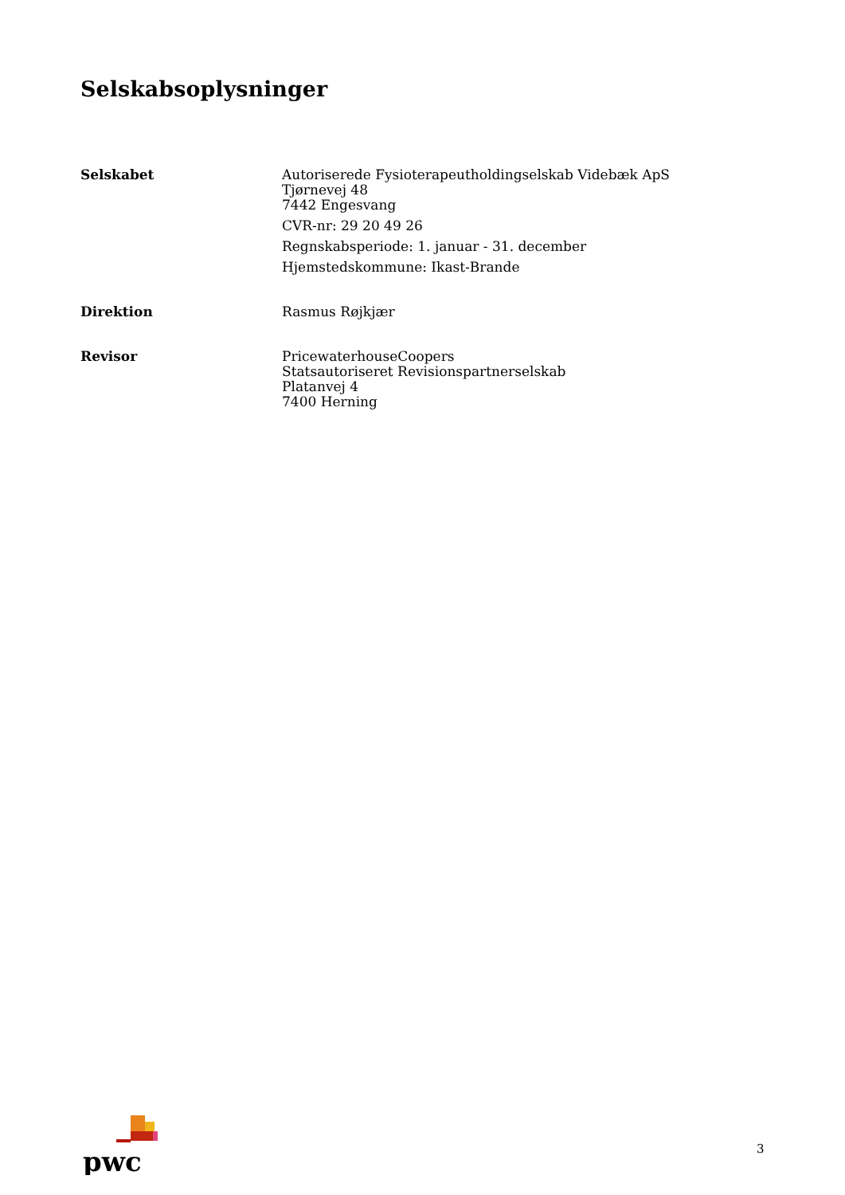Selskabsoplysninger
Selskabet Autoriserede Fysioterapeutholdingselskab Videbæk ApS
Tjørnevej 48
7442 Engesvang
CVR-nr: 29 20 49 26
Regnskabsperiode: 1. januar - 31. december
Hjemstedskommune: Ikast-Brande
Direktion Rasmus Røjkjær
Revisor PricewaterhouseCoopers
Statsautoriseret Revisionspartnerselskab
Platanvej 4
7400 Herning
pwc
3